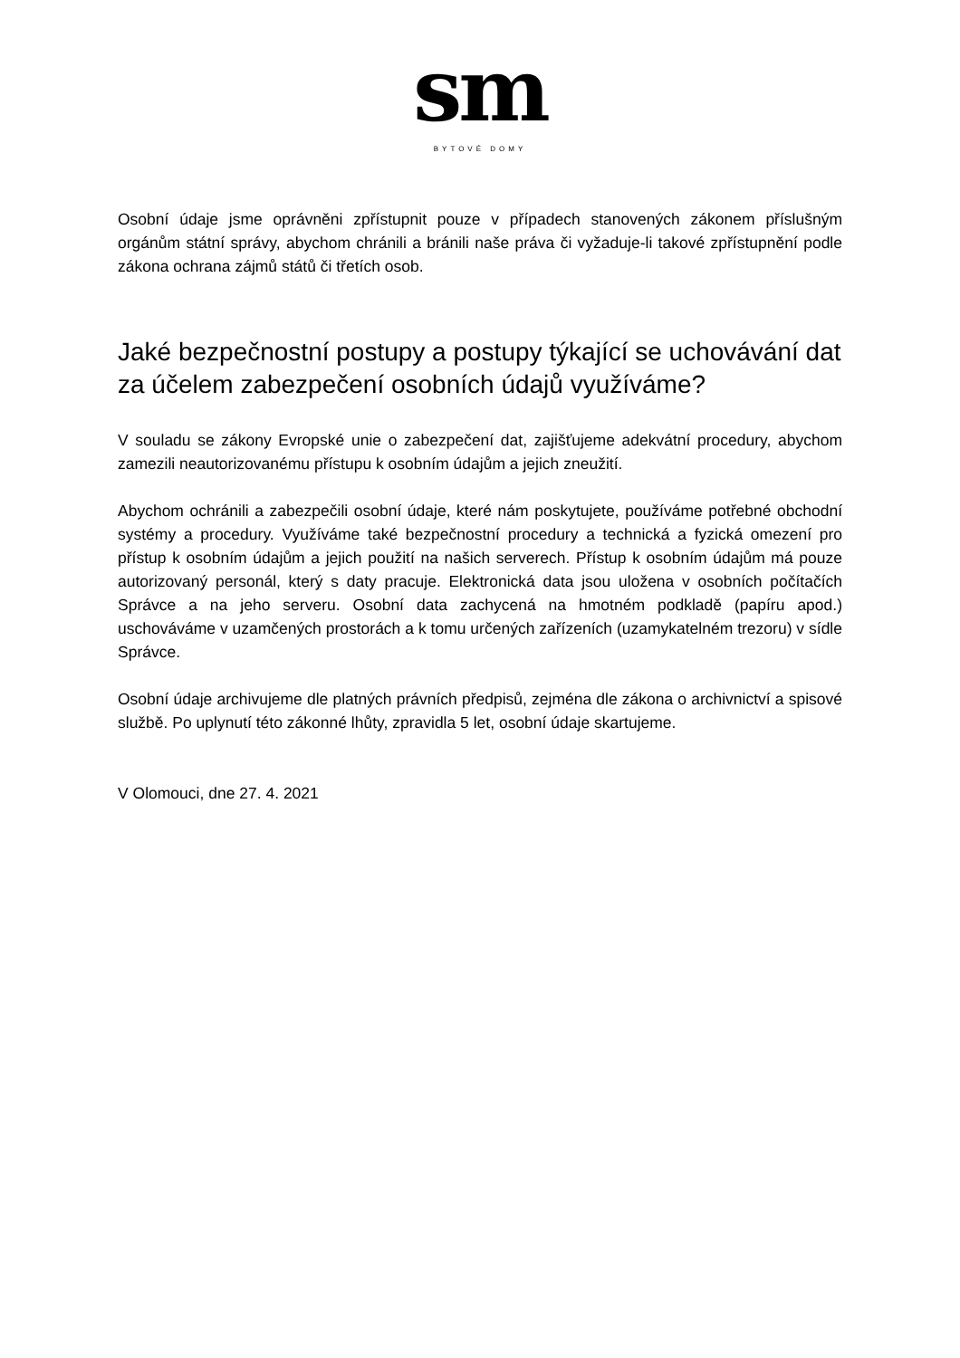sm
BYTOVÉ DOMY
Osobní údaje jsme oprávněni zpřístupnit pouze v případech stanovených zákonem příslušným orgánům státní správy, abychom chránili a bránili naše práva či vyžaduje-li takové zpřístupnění podle zákona ochrana zájmů států či třetích osob.
Jaké bezpečnostní postupy a postupy týkající se uchovávání dat za účelem zabezpečení osobních údajů využíváme?
V souladu se zákony Evropské unie o zabezpečení dat, zajišťujeme adekvátní procedury, abychom zamezili neautorizovanému přístupu k osobním údajům a jejich zneužití.
Abychom ochránili a zabezpečili osobní údaje, které nám poskytujete, používáme potřebné obchodní systémy a procedury. Využíváme také bezpečnostní procedury a technická a fyzická omezení pro přístup k osobním údajům a jejich použití na našich serverech. Přístup k osobním údajům má pouze autorizovaný personál, který s daty pracuje. Elektronická data jsou uložena v osobních počítačích Správce a na jeho serveru. Osobní data zachycená na hmotném podkladě (papíru apod.) uschováváme v uzamčených prostorách a k tomu určených zařízeních (uzamykatelném trezoru) v sídle Správce.
Osobní údaje archivujeme dle platných právních předpisů, zejména dle zákona o archivnictví a spisové službě. Po uplynutí této zákonné lhůty, zpravidla 5 let, osobní údaje skartujeme.
V Olomouci, dne 27. 4. 2021